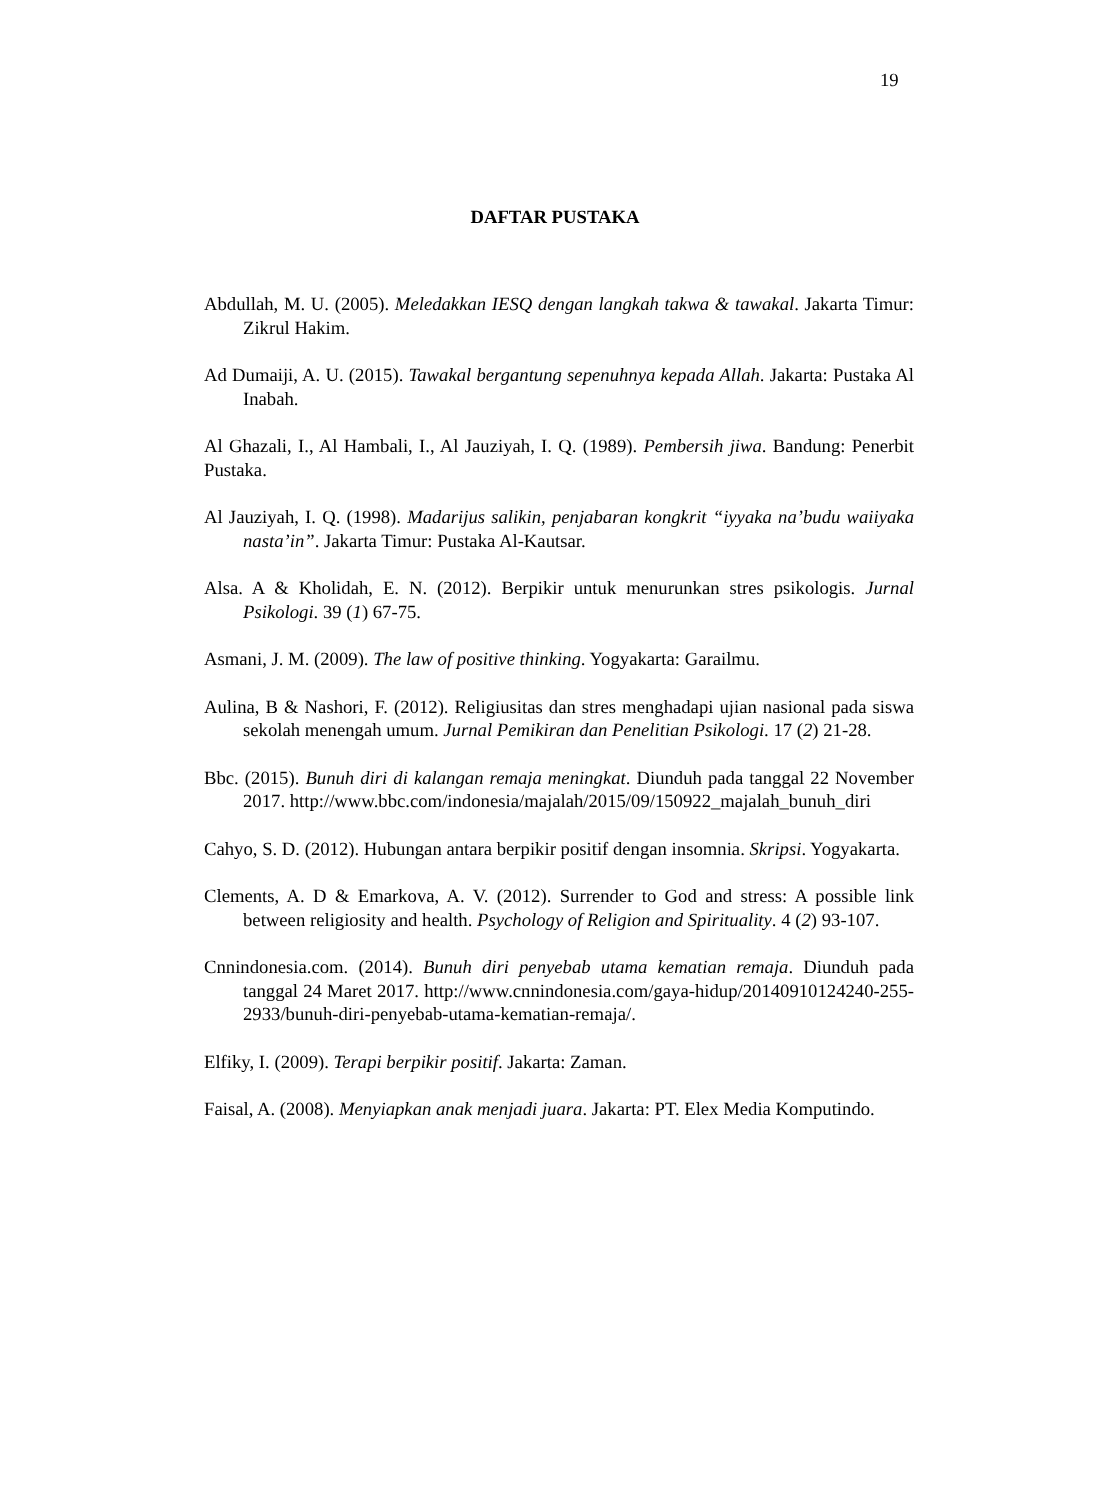19
DAFTAR PUSTAKA
Abdullah, M. U. (2005). Meledakkan IESQ dengan langkah takwa & tawakal. Jakarta Timur: Zikrul Hakim.
Ad Dumaiji, A. U. (2015). Tawakal bergantung sepenuhnya kepada Allah. Jakarta: Pustaka Al Inabah.
Al Ghazali, I., Al Hambali, I., Al Jauziyah, I. Q. (1989). Pembersih jiwa. Bandung: Penerbit Pustaka.
Al Jauziyah, I. Q. (1998). Madarijus salikin, penjabaran kongkrit “iyyaka na’budu waiiyaka nasta’in”. Jakarta Timur: Pustaka Al-Kautsar.
Alsa. A & Kholidah, E. N. (2012). Berpikir untuk menurunkan stres psikologis. Jurnal Psikologi. 39 (1) 67-75.
Asmani, J. M. (2009). The law of positive thinking. Yogyakarta: Garailmu.
Aulina, B & Nashori, F. (2012). Religiusitas dan stres menghadapi ujian nasional pada siswa sekolah menengah umum. Jurnal Pemikiran dan Penelitian Psikologi. 17 (2) 21-28.
Bbc. (2015). Bunuh diri di kalangan remaja meningkat. Diunduh pada tanggal 22 November 2017. http://www.bbc.com/indonesia/majalah/2015/09/150922_majalah_bunuh_diri
Cahyo, S. D. (2012). Hubungan antara berpikir positif dengan insomnia. Skripsi. Yogyakarta.
Clements, A. D & Emarkova, A. V. (2012). Surrender to God and stress: A possible link between religiosity and health. Psychology of Religion and Spirituality. 4 (2) 93-107.
Cnnindonesia.com. (2014). Bunuh diri penyebab utama kematian remaja. Diunduh pada tanggal 24 Maret 2017. http://www.cnnindonesia.com/gaya-hidup/20140910124240-255-2933/bunuh-diri-penyebab-utama-kematian-remaja/.
Elfiky, I. (2009). Terapi berpikir positif. Jakarta: Zaman.
Faisal, A. (2008). Menyiapkan anak menjadi juara. Jakarta: PT. Elex Media Komputindo.